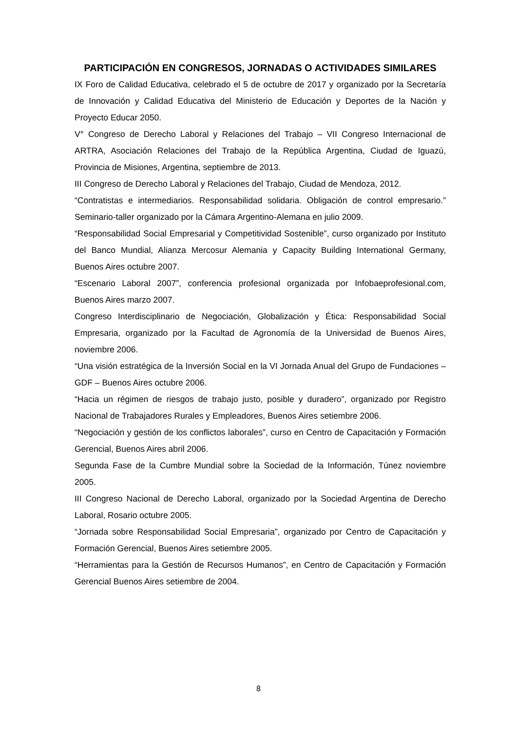PARTICIPACIÓN EN CONGRESOS, JORNADAS O ACTIVIDADES SIMILARES
IX Foro de Calidad Educativa, celebrado el 5 de octubre de 2017 y organizado por la Secretaría de Innovación y Calidad Educativa del Ministerio de Educación y Deportes de la Nación y Proyecto Educar 2050.
V° Congreso de Derecho Laboral y Relaciones del Trabajo – VII Congreso Internacional de ARTRA, Asociación Relaciones del Trabajo de la República Argentina, Ciudad de Iguazú, Provincia de Misiones, Argentina, septiembre de 2013.
III Congreso de Derecho Laboral y Relaciones del Trabajo, Ciudad de Mendoza, 2012.
“Contratistas e intermediarios. Responsabilidad solidaria. Obligación de control empresario.” Seminario-taller organizado por la Cámara Argentino-Alemana en julio 2009.
“Responsabilidad Social Empresarial y Competitividad Sostenible”, curso organizado por Instituto del Banco Mundial, Alianza Mercosur Alemania y Capacity Building International Germany, Buenos Aires octubre 2007.
“Escenario Laboral 2007”, conferencia profesional organizada por Infobaeprofesional.com, Buenos Aires marzo 2007.
Congreso Interdisciplinario de Negociación, Globalización y Ética: Responsabilidad Social Empresaria, organizado por la Facultad de Agronomía de la Universidad de Buenos Aires, noviembre 2006.
“Una visión estratégica de la Inversión Social en la VI Jornada Anual del Grupo de Fundaciones – GDF – Buenos Aires octubre 2006.
“Hacia un régimen de riesgos de trabajo justo, posible y duradero”, organizado por Registro Nacional de Trabajadores Rurales y Empleadores, Buenos Aires setiembre 2006.
“Negociación y gestión de los conflictos laborales”, curso en Centro de Capacitación y Formación Gerencial, Buenos Aires abril 2006.
Segunda Fase de la Cumbre Mundial sobre la Sociedad de la Información, Túnez noviembre 2005.
III Congreso Nacional de Derecho Laboral, organizado por la Sociedad Argentina de Derecho Laboral, Rosario octubre 2005.
“Jornada sobre Responsabilidad Social Empresaria”, organizado por Centro de Capacitación y Formación Gerencial, Buenos Aires setiembre 2005.
“Herramientas para la Gestión de Recursos Humanos”, en Centro de Capacitación y Formación Gerencial Buenos Aires setiembre de 2004.
8